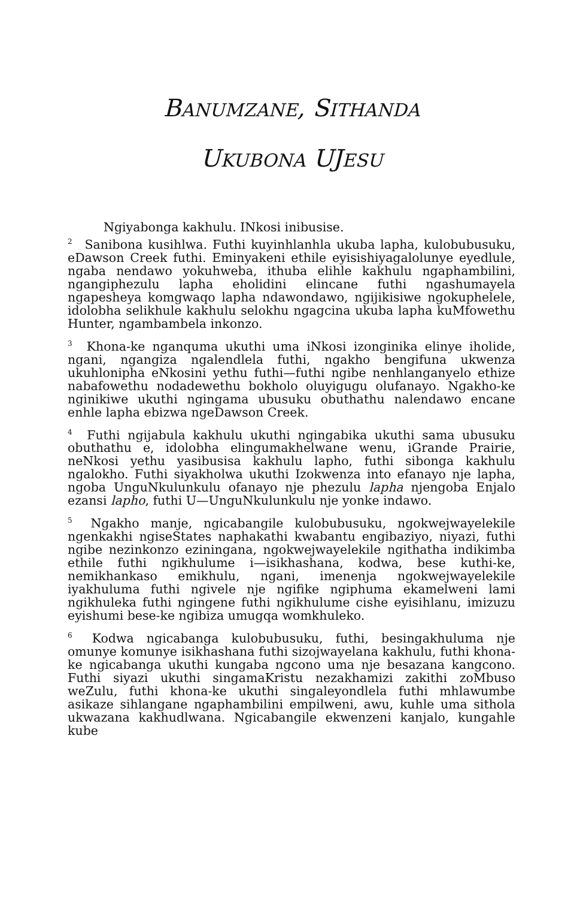BANUMZANE, SITHANDA
UKUBONA UJESU
Ngiyabonga kakhulu. INkosi inibusise.
<sup>2</sup> Sanibona kusihlwa. Futhi kuyinhlanhla ukuba lapha, kulobubusuku, eDawson Creek futhi. Eminyakeni ethile eyisishiyagalolunye eyedlule, ngaba nendawo yokuhweba, ithuba elihle kakhulu ngaphambilini, ngangiphezulu lapha eholidini elincane futhi ngashumayela ngapesheya komgwaqo lapha ndawondawo, ngijikisiwe ngokuphelele, idolobha selikhule kakhulu selokhu ngagcina ukuba lapha kuMfowethu Hunter, ngambambela inkonzo.
<sup>3</sup> Khona-ke nganquma ukuthi uma iNkosi izonginika elinye iholide, ngani, ngangiza ngalendlela futhi, ngakho bengifuna ukwenza ukuhlonipha eNkosini yethu futhi—futhi ngibe nenhlanganyelo ethize nabafowethu nodadewethu bokholo oluyigugu olufanayo. Ngakho-ke nginikiwe ukuthi ngingama ubusuku obuthathu nalendawo encane enhle lapha ebizwa ngeDawson Creek.
<sup>4</sup> Futhi ngijabula kakhulu ukuthi ngingabika ukuthi sama ubusuku obuthathu e, idolobha elingumakhelwane wenu, iGrande Prairie, neNkosi yethu yasibusisa kakhulu lapho, futhi sibonga kakhulu ngalokho. Futhi siyakholwa ukuthi Izokwenza into efanayo nje lapha, ngoba UnguNkulunkulu ofanayo nje phezulu lapha njengoba Enjalo ezansi lapho, futhi U—UnguNkulunkulu nje yonke indawo.
<sup>5</sup> Ngakho manje, ngicabangile kulobubusuku, ngokwejwayelekile ngenkakhi ngiseStates naphakathi kwabantu engibaziyo, niyazi, futhi ngibe nezinkonzo eziningana, ngokwejwayelekile ngithatha indikimba ethile futhi ngikhulume i—isikhashana, kodwa, bese kuthi-ke, nemikhankaso emikhulu, ngani, imenenja ngokwejwayelekile iyakhuluma futhi ngivele nje ngifike ngiphuma ekamelweni lami ngikhuleka futhi ngingene futhi ngikhulume cishe eyisihlanu, imizuzu eyishumi bese-ke ngibiza umugqa womkhuleko.
<sup>6</sup> Kodwa ngicabanga kulobubusuku, futhi, besingakhuluma nje omunye komunye isikhashana futhi sizojwayelana kakhulu, futhi khona-ke ngicabanga ukuthi kungaba ngcono uma nje besazana kangcono. Futhi siyazi ukuthi singamaKristu nezakhamizi zakithi zoMbuso weZulu, futhi khona-ke ukuthi singaleyondlela futhi mhlawumbe asikaze sihlangane ngaphambilini empilweni, awu, kuhle uma sithola ukwazana kakhudlwana. Ngicabangile ekwenzeni kanjalo, kungahle kube